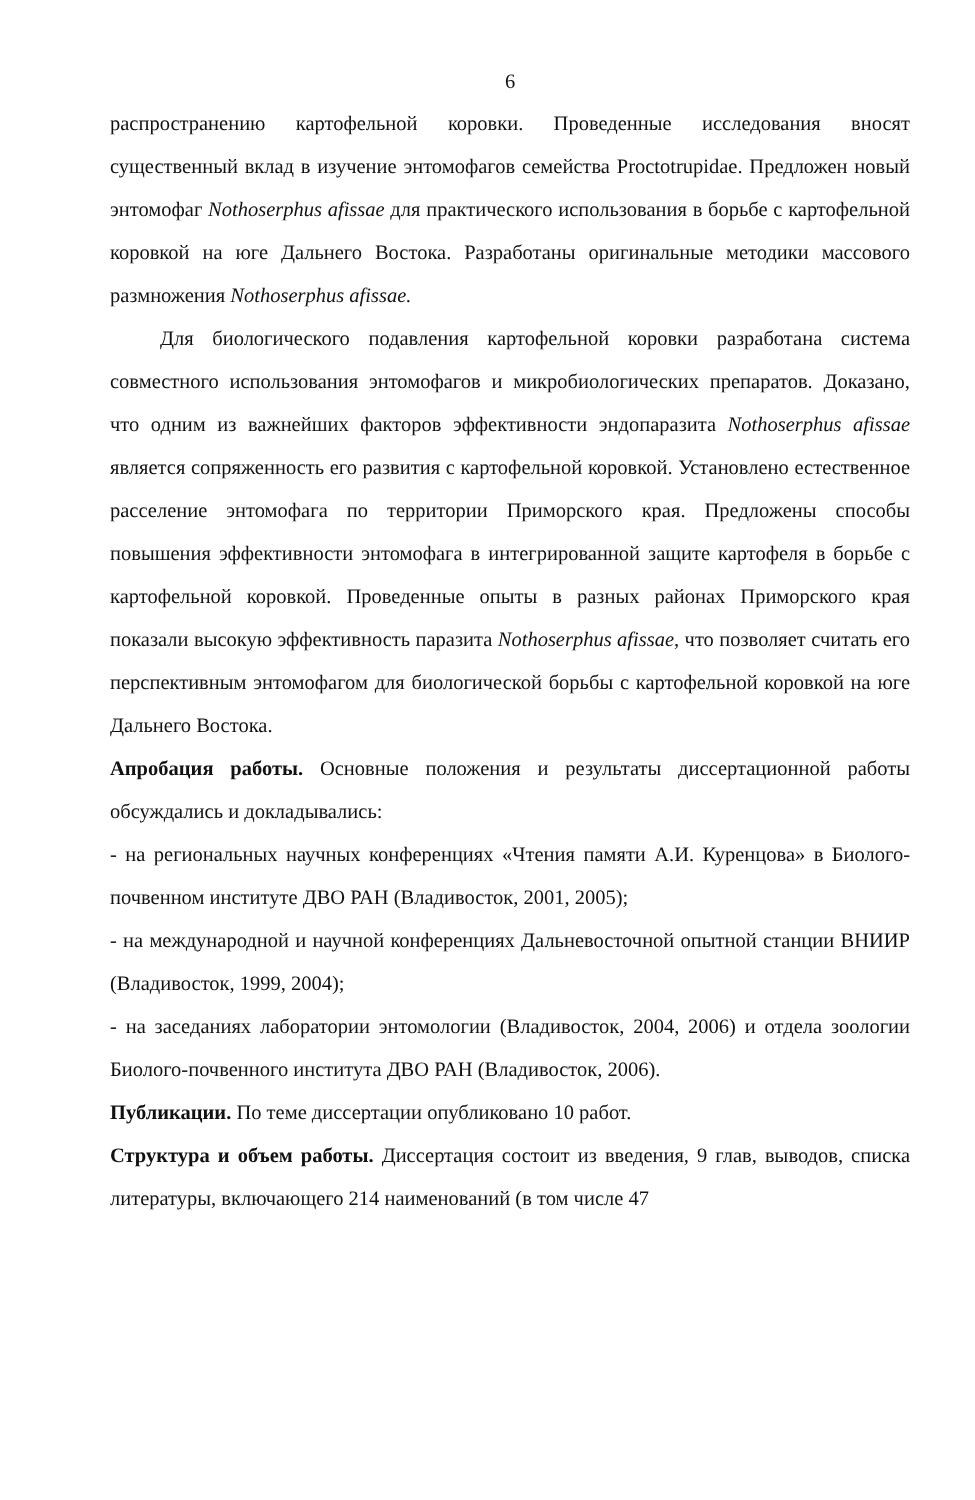6
распространению картофельной коровки. Проведенные исследования вносят существенный вклад в изучение энтомофагов семейства Proctotrupidae. Предложен новый энтомофаг Nothoserphus afissae для практического использования в борьбе с картофельной коровкой на юге Дальнего Востока. Разработаны оригинальные методики массового размножения Nothoserphus afissae.
Для биологического подавления картофельной коровки разработана система совместного использования энтомофагов и микробиологических препаратов. Доказано, что одним из важнейших факторов эффективности эндопаразита Nothoserphus afissae является сопряженность его развития с картофельной коровкой. Установлено естественное расселение энтомофага по территории Приморского края. Предложены способы повышения эффективности энтомофага в интегрированной защите картофеля в борьбе с картофельной коровкой. Проведенные опыты в разных районах Приморского края показали высокую эффективность паразита Nothoserphus afissae, что позволяет считать его перспективным энтомофагом для биологической борьбы с картофельной коровкой на юге Дальнего Востока.
Апробация работы. Основные положения и результаты диссертационной работы обсуждались и докладывались:
- на региональных научных конференциях «Чтения памяти А.И. Куренцова» в Биолого-почвенном институте ДВО РАН (Владивосток, 2001, 2005);
- на международной и научной конференциях Дальневосточной опытной станции ВНИИР (Владивосток, 1999, 2004);
- на заседаниях лаборатории энтомологии (Владивосток, 2004, 2006) и отдела зоологии Биолого-почвенного института ДВО РАН (Владивосток, 2006).
Публикации. По теме диссертации опубликовано 10 работ.
Структура и объем работы. Диссертация состоит из введения, 9 глав, выводов, списка литературы, включающего 214 наименований (в том числе 47